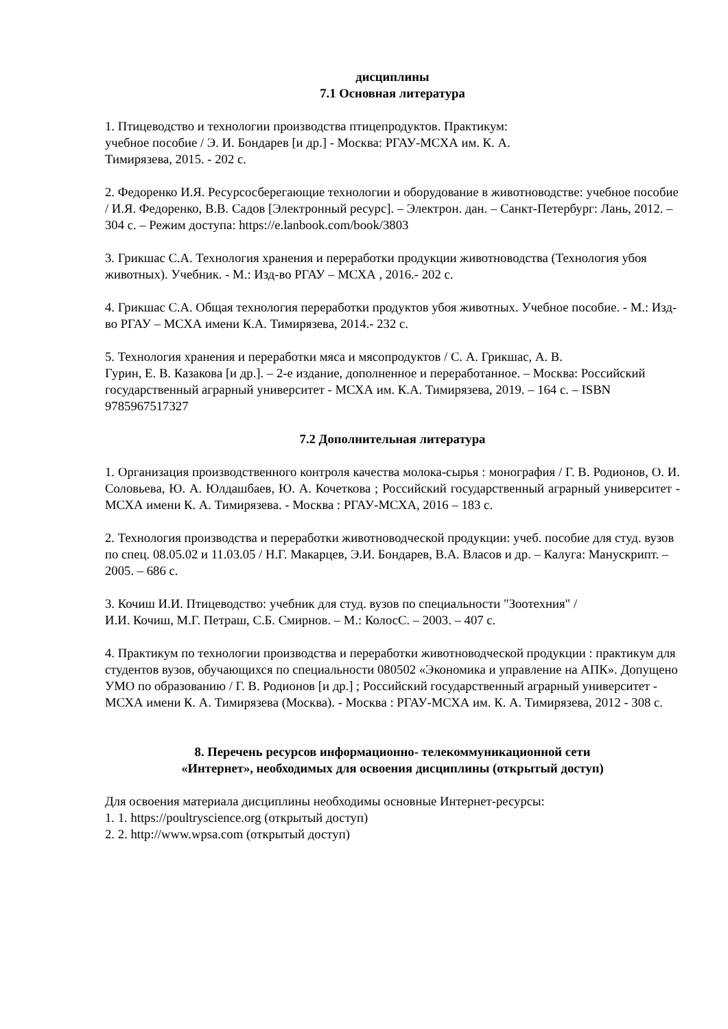дисциплины
7.1 Основная литература
1. Птицеводство и технологии производства птицепродуктов. Практикум:
учебное пособие / Э. И. Бондарев [и др.] - Москва: РГАУ-МСХА им. К. А.
Тимирязева, 2015. - 202 с.
2. Федоренко И.Я. Ресурсосберегающие технологии и оборудование в животноводстве: учебное пособие / И.Я. Федоренко, В.В. Садов [Электронный ресурс]. – Электрон. дан. – Санкт-Петербург: Лань, 2012. – 304 с. – Режим доступа: https://e.lanbook.com/book/3803
3. Грикшас С.А. Технология хранения и переработки продукции животноводства (Технология убоя животных). Учебник. - М.: Изд-во РГАУ – МСХА , 2016.- 202 с.
4. Грикшас С.А. Общая технология переработки продуктов убоя животных. Учебное пособие. - М.: Изд-во РГАУ – МСХА имени К.А. Тимирязева, 2014.- 232 с.
5. Технология хранения и переработки мяса и мясопродуктов / С. А. Грикшас, А. В.
Гурин, Е. В. Казакова [и др.]. – 2-е издание, дополненное и переработанное. – Москва: Российский государственный аграрный университет - МСХА им. К.А. Тимирязева, 2019. – 164 с. – ISBN 9785967517327
7.2 Дополнительная литература
1. Организация производственного контроля качества молока-сырья : монография / Г. В. Родионов, О. И. Соловьева, Ю. А. Юлдашбаев, Ю. А. Кочеткова ; Российский государственный аграрный университет - МСХА имени К. А. Тимирязева. - Москва : РГАУ-МСХА, 2016 – 183 с.
2. Технология производства и переработки животноводческой продукции: учеб. пособие для студ. вузов по спец. 08.05.02 и 11.03.05 / Н.Г. Макарцев, Э.И. Бондарев, В.А. Власов и др. – Калуга: Манускрипт. – 2005. – 686 с.
3. Кочиш И.И. Птицеводство: учебник для студ. вузов по специальности "Зоотехния" /
И.И. Кочиш, М.Г. Петраш, С.Б. Смирнов. – М.: КолосС. – 2003. – 407 с.
4. Практикум по технологии производства и переработки животноводческой продукции : практикум для студентов вузов, обучающихся по специальности 080502 «Экономика и управление на АПК». Допущено УМО по образованию / Г. В. Родионов [и др.] ; Российский государственный аграрный университет - МСХА имени К. А. Тимирязева (Москва). - Москва : РГАУ-МСХА им. К. А. Тимирязева, 2012 - 308 с.
8. Перечень ресурсов информационно- телекоммуникационной сети
«Интернет», необходимых для освоения дисциплины (открытый доступ)
Для освоения материала дисциплины необходимы основные Интернет-ресурсы:
1. 1. https://poultryscience.org (открытый доступ)
2. 2. http://www.wpsa.com (открытый доступ)